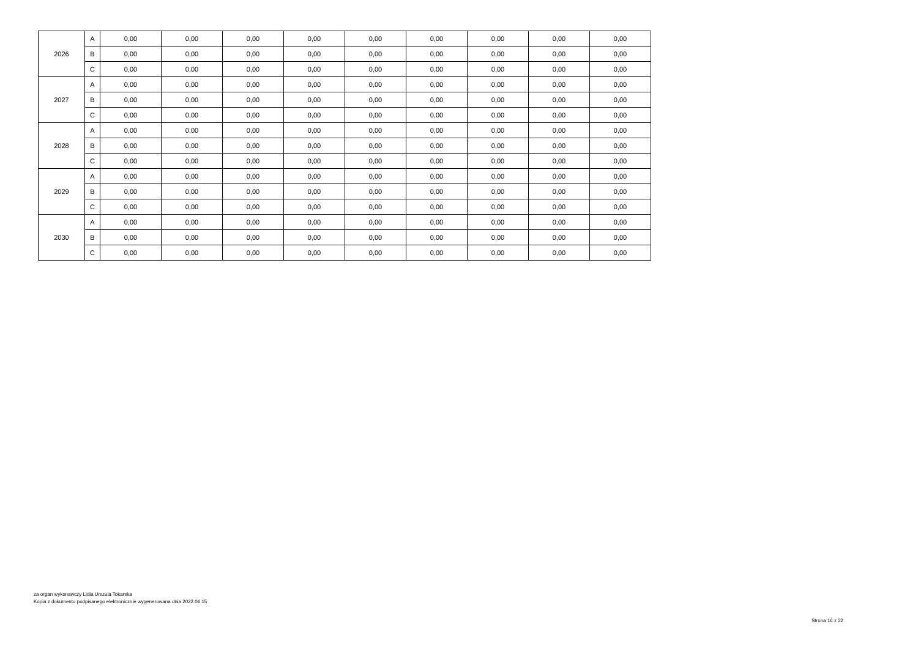| 2026 | A | 0,00 | 0,00 | 0,00 | 0,00 | 0,00 | 0,00 | 0,00 | 0,00 | 0,00 |
| | B | 0,00 | 0,00 | 0,00 | 0,00 | 0,00 | 0,00 | 0,00 | 0,00 | 0,00 |
| | C | 0,00 | 0,00 | 0,00 | 0,00 | 0,00 | 0,00 | 0,00 | 0,00 | 0,00 |
| 2027 | A | 0,00 | 0,00 | 0,00 | 0,00 | 0,00 | 0,00 | 0,00 | 0,00 | 0,00 |
| | B | 0,00 | 0,00 | 0,00 | 0,00 | 0,00 | 0,00 | 0,00 | 0,00 | 0,00 |
| | C | 0,00 | 0,00 | 0,00 | 0,00 | 0,00 | 0,00 | 0,00 | 0,00 | 0,00 |
| 2028 | A | 0,00 | 0,00 | 0,00 | 0,00 | 0,00 | 0,00 | 0,00 | 0,00 | 0,00 |
| | B | 0,00 | 0,00 | 0,00 | 0,00 | 0,00 | 0,00 | 0,00 | 0,00 | 0,00 |
| | C | 0,00 | 0,00 | 0,00 | 0,00 | 0,00 | 0,00 | 0,00 | 0,00 | 0,00 |
| 2029 | A | 0,00 | 0,00 | 0,00 | 0,00 | 0,00 | 0,00 | 0,00 | 0,00 | 0,00 |
| | B | 0,00 | 0,00 | 0,00 | 0,00 | 0,00 | 0,00 | 0,00 | 0,00 | 0,00 |
| | C | 0,00 | 0,00 | 0,00 | 0,00 | 0,00 | 0,00 | 0,00 | 0,00 | 0,00 |
| 2030 | A | 0,00 | 0,00 | 0,00 | 0,00 | 0,00 | 0,00 | 0,00 | 0,00 | 0,00 |
| | B | 0,00 | 0,00 | 0,00 | 0,00 | 0,00 | 0,00 | 0,00 | 0,00 | 0,00 |
| | C | 0,00 | 0,00 | 0,00 | 0,00 | 0,00 | 0,00 | 0,00 | 0,00 | 0,00 |
za organ wykonawczy Lidia Urszula Tokarska
Kopia z dokumentu podpisanego elektronicznie wygenerowana dnia 2022.06.15
Strona 16 z 22